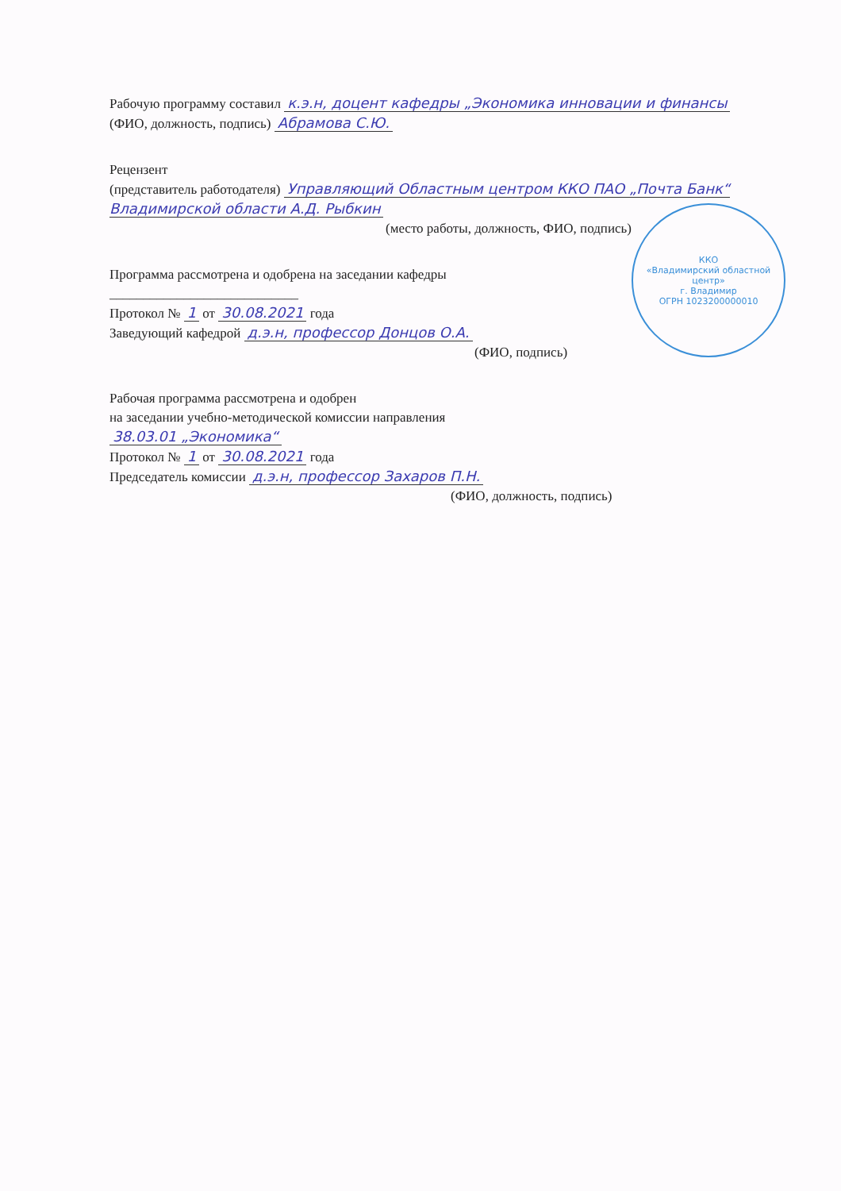Рабочую программу составил к.э.н, доцент кафедры „Экономика инновации и финансы (ФИО, должность, подпись) Абрамова С.Ю.
Рецензент
(представитель работодателя) Управляющий Областным центром ККО ПАО „Почта Банк“ Владимирской области А.Д. Рыбкин
ККО
«Владимирский областной центр»
г. Владимир
ОГРН 1023200000010
(место работы, должность, ФИО, подпись)
Программа рассмотрена и одобрена на заседании кафедры ____________________________
Протокол № 1 от 30.08.2021 года
Заведующий кафедрой д.э.н, профессор Донцов О.А.
(ФИО, подпись)
Рабочая программа рассмотрена и одобрен
на заседании учебно-методической комиссии направления
38.03.01 „Экономика“
Протокол № 1 от 30.08.2021 года
Председатель комиссии д.э.н, профессор Захаров П.Н.
(ФИО, должность, подпись)